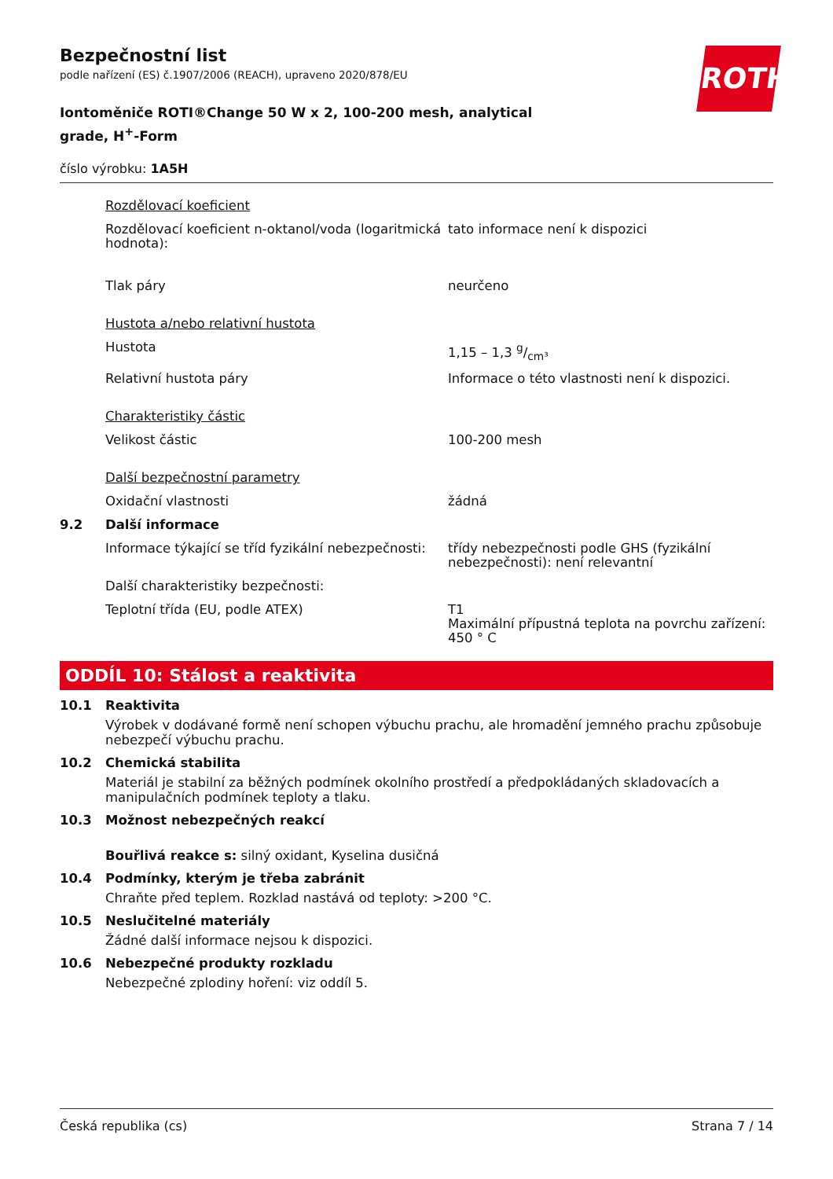ROTH
Bezpečnostní list
podle nařízení (ES) č.1907/2006 (REACH), upraveno 2020/878/EU
Iontoměniče ROTI®Change 50 W x 2, 100-200 mesh, analytical grade, H<sup>+</sup>-Form
číslo výrobku: 1A5H
| | Rozdělovací koeficient | |
| | Rozdělovací koeficient n-oktanol/voda (logaritmická hodnota): | tato informace není k dispozici |
| | Tlak páry | neurčeno |
| | Hustota a/nebo relativní hustota | |
| | Hustota | 1,15 – 1,3 g/cm³ |
| | Relativní hustota páry | Informace o této vlastnosti není k dispozici. |
| | Charakteristiky částic | |
| | Velikost částic | 100-200 mesh |
| | Další bezpečnostní parametry | |
| | Oxidační vlastnosti | žádná |
| 9.2 | Další informace | |
| | Informace týkající se tříd fyzikální nebezpečnosti: | třídy nebezpečnosti podle GHS (fyzikální nebezpečnosti): není relevantní |
| | Další charakteristiky bezpečnosti: | |
| | Teplotní třída (EU, podle ATEX) | T1 Maximální přípustná teplota na povrchu zařízení: 450 ° C |
ODDÍL 10: Stálost a reaktivita
10.1 Reaktivita
Výrobek v dodávané formě není schopen výbuchu prachu, ale hromadění jemného prachu způsobuje nebezpečí výbuchu prachu.
10.2 Chemická stabilita
Materiál je stabilní za běžných podmínek okolního prostředí a předpokládaných skladovacích a manipulačních podmínek teploty a tlaku.
10.3 Možnost nebezpečných reakcí
Bouřlivá reakce s: silný oxidant, Kyselina dusičná
10.4 Podmínky, kterým je třeba zabránit
Chraňte před teplem. Rozklad nastává od teploty: >200 °C.
10.5 Neslučitelné materiály
Žádné další informace nejsou k dispozici.
10.6 Nebezpečné produkty rozkladu
Nebezpečné zplodiny hoření: viz oddíl 5.
Česká republika (cs) Strana 7 / 14